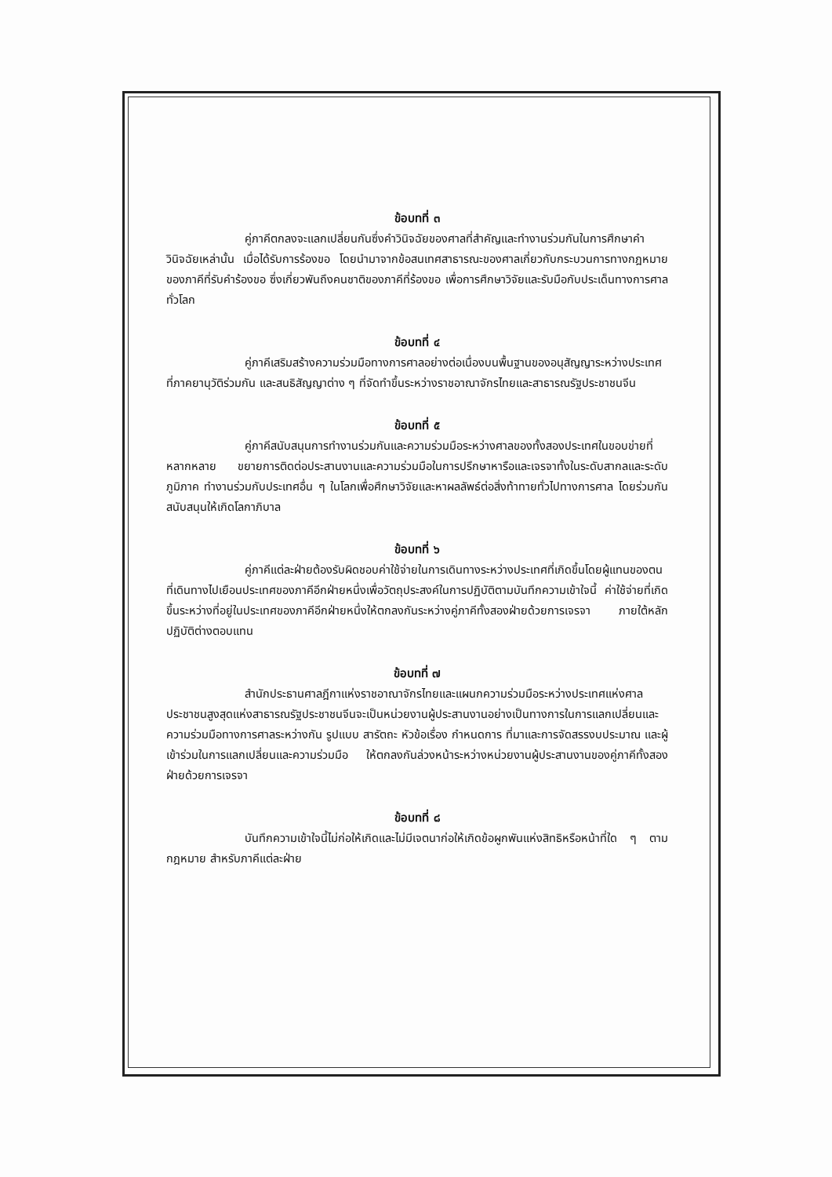ข้อบทที่ ๓
คู่ภาคีตกลงจะแลกเปลี่ยนกันซึ่งคำวินิจฉัยของศาลที่สำคัญและทำงานร่วมกันในการศึกษาคำวินิจฉัยเหล่านั้น เมื่อได้รับการร้องขอ โดยนำมาจากข้อสนเทศสาธารณะของศาลเกี่ยวกับกระบวนการทางกฎหมายของภาคีที่รับคำร้องขอ ซึ่งเกี่ยวพันถึงคนชาติของภาคีที่ร้องขอ เพื่อการศึกษาวิจัยและรับมือกับประเด็นทางการศาลทั่วโลก
ข้อบทที่ ๔
คู่ภาคีเสริมสร้างความร่วมมือทางการศาลอย่างต่อเนื่องบนพื้นฐานของอนุสัญญาระหว่างประเทศที่ภาคยานุวัติร่วมกัน และสนธิสัญญาต่าง ๆ ที่จัดทำขึ้นระหว่างราชอาณาจักรไทยและสาธารณรัฐประชาชนจีน
ข้อบทที่ ๕
คู่ภาคีสนับสนุนการทำงานร่วมกันและความร่วมมือระหว่างศาลของทั้งสองประเทศในขอบข่ายที่หลากหลาย ขยายการติดต่อประสานงานและความร่วมมือในการปรึกษาหารือและเจรจาทั้งในระดับสากลและระดับภูมิภาค ทำงานร่วมกับประเทศอื่น ๆ ในโลกเพื่อศึกษาวิจัยและหาผลลัพธ์ต่อสิ่งท้าทายทั่วไปทางการศาล โดยร่วมกันสนับสนุนให้เกิดโลกาภิบาล
ข้อบทที่ ๖
คู่ภาคีแต่ละฝ่ายต้องรับผิดชอบค่าใช้จ่ายในการเดินทางระหว่างประเทศที่เกิดขึ้นโดยผู้แทนของตนที่เดินทางไปเยือนประเทศของภาคีอีกฝ่ายหนึ่งเพื่อวัตถุประสงค์ในการปฏิบัติตามบันทึกความเข้าใจนี้ ค่าใช้จ่ายที่เกิดขึ้นระหว่างที่อยู่ในประเทศของภาคีอีกฝ่ายหนึ่งให้ตกลงกันระหว่างคู่ภาคีทั้งสองฝ่ายด้วยการเจรจา ภายใต้หลักปฏิบัติต่างตอบแทน
ข้อบทที่ ๗
สำนักประธานศาลฎีกาแห่งราชอาณาจักรไทยและแผนกความร่วมมือระหว่างประเทศแห่งศาลประชาชนสูงสุดแห่งสาธารณรัฐประชาชนจีนจะเป็นหน่วยงานผู้ประสานงานอย่างเป็นทางการในการแลกเปลี่ยนและความร่วมมือทางการศาลระหว่างกัน รูปแบบ สารัตถะ หัวข้อเรื่อง กำหนดการ ที่มาและการจัดสรรงบประมาณ และผู้เข้าร่วมในการแลกเปลี่ยนและความร่วมมือ ให้ตกลงกันล่วงหน้าระหว่างหน่วยงานผู้ประสานงานของคู่ภาคีทั้งสองฝ่ายด้วยการเจรจา
ข้อบทที่ ๘
บันทึกความเข้าใจนี้ไม่ก่อให้เกิดและไม่มีเจตนาก่อให้เกิดข้อผูกพันแห่งสิทธิหรือหน้าที่ใด ๆ ตามกฎหมาย สำหรับภาคีแต่ละฝ่าย